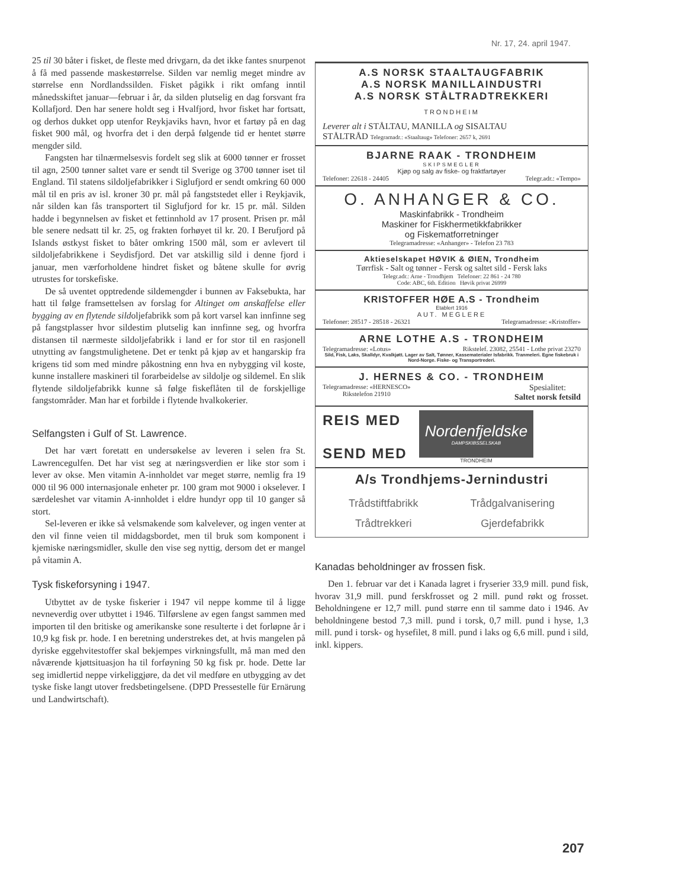Nr. 17, 24. april 1947.
25 til 30 båter i fisket, de fleste med drivgarn, da det ikke fantes snurpenot å få med passende maskestørrelse. Silden var nemlig meget mindre av størrelse enn Nordlandssilden. Fisket pågikk i rikt omfang inntil månedsskiftet januar—februar i år, da silden plutselig en dag forsvant fra Kollafjord. Den har senere holdt seg i Hvalfjord, hvor fisket har fortsatt, og derhos dukket opp utenfor Reykjaviks havn, hvor et fartøy på en dag fisket 900 mål, og hvorfra det i den derpå følgende tid er hentet større mengder sild.
Fangsten har tilnærmelsesvis fordelt seg slik at 6000 tønner er frosset til agn, 2500 tønner saltet vare er sendt til Sverige og 3700 tønner iset til England. Til statens sildoljefabrikker i Siglufjord er sendt omkring 60 000 mål til en pris av isl. kroner 30 pr. mål på fangststedet eller i Reykjavik, når silden kan fås transportert til Siglufjord for kr. 15 pr. mål. Silden hadde i begynnelsen av fisket et fettinnhold av 17 prosent. Prisen pr. mål ble senere nedsatt til kr. 25, og frakten forhøyet til kr. 20. I Berufjord på Islands østkyst fisket to båter omkring 1500 mål, som er avlevert til sildoljefabrikkene i Seydisfjord. Det var atskillig sild i denne fjord i januar, men værforholdene hindret fisket og båtene skulle for øvrig utrustes for torskefiske.
De så uventet opptredende sildemengder i bunnen av Faksebukta, har hatt til følge framsettelsen av forslag for Altinget om anskaffelse eller bygging av en flytende sildoljefabrikk som på kort varsel kan innfinne seg på fangstplasser hvor sildestim plutselig kan innfinne seg, og hvorfra distansen til nærmeste sildoljefabrikk i land er for stor til en rasjonell utnytting av fangstmulighetene. Det er tenkt på kjøp av et hangarskip fra krigens tid som med mindre påkostning enn hva en nybygging vil koste, kunne installere maskineri til forarbeidelse av sildolje og sildemel. En slik flytende sildoljefabrikk kunne så følge fiskeflåten til de forskjellige fangstområder. Man har et forbilde i flytende hvalkokerier.
Selfangsten i Gulf of St. Lawrence.
Det har vært foretatt en undersøkelse av leveren i selen fra St. Lawrencegulfen. Det har vist seg at næringsverdien er like stor som i lever av okse. Men vitamin A-innholdet var meget større, nemlig fra 19 000 til 96 000 internasjonale enheter pr. 100 gram mot 9000 i okselever. I særdeleshet var vitamin A-innholdet i eldre hundyr opp til 10 ganger så stort.
Sel-leveren er ikke så velsmakende som kalvelever, og ingen venter at den vil finne veien til middagsbordet, men til bruk som komponent i kjemiske næringsmidler, skulle den vise seg nyttig, dersom det er mangel på vitamin A.
Tysk fiskeforsyning i 1947.
Utbyttet av de tyske fiskerier i 1947 vil neppe komme til å ligge nevneverdig over utbyttet i 1946. Tilførslene av egen fangst sammen med importen til den britiske og amerikanske sone resulterte i det forløpne år i 10,9 kg fisk pr. hode. I en beretning understrekes det, at hvis mangelen på dyriske eggehvitestoffer skal bekjempes virkningsfullt, må man med den nåværende kjøttsituasjon ha til forføyning 50 kg fisk pr. hode. Dette lar seg imidlertid neppe virkeliggjøre, da det vil medføre en utbygging av det tyske fiske langt utover fredsbetingelsene. (DPD Pressestelle für Ernärung und Landwirtschaft).
A.S NORSK STAALTAUGFABRIK
A.S NORSK MANILLAINDUSTRI
A.S NORSK STÅLTRADTREKKERI
TRONDHEIM
Leverer alt i STÅLTAU, MANILLA og SISALTAU
STÅLTRÅD Telegramadr.: «Staaltaug» Telefoner: 2657 k, 2691
BJARNE RAAK - TRONDHEIM
SKIPSMEGLER
Kjøp og salg av fiske- og fraktfartøyer
Telefoner: 22618 - 24405 Telegr.adr.: «Tempo»
O. ANHANGER & CO.
Maskinfabrikk - Trondheim
Maskiner for Fiskhermetikkfabrikker
og Fiskematforretninger
Telegramadresse: «Anhanger» - Telefon 23 783
Aktieselskapet HØVIK & ØIEN, Trondheim
Tørrfisk - Salt og tønner - Fersk og saltet sild - Fersk laks
Telegr.adr.: Arne - Trondhjem Telefoner: 22 861 - 24 780
Code: ABC, 6th. Edition Høvik privat 26999
KRISTOFFER HØE A.S - Trondheim
Etablert 1916
AUT. MEGLERE
Telefoner: 28517 - 28518 - 26321 Telegramadresse: «Kristoffer»
ARNE LOTHE A.S - TRONDHEIM
Telegramadresse: «Lotus» Rikstelef. 23082, 25541 - Lothe privat 23270
Sild, Fisk, Laks, Skalldyr, Kvalkjøtt. Lager av Salt, Tønner, Kassematerialer Isfabrikk. Tranmeleri. Egne fiskebruk i Nord-Norge. Fiske- og Transportrederi.
J. HERNES & CO. - TRONDHEIM
Telegramadresse: «HERNESCO»
Rikstelefon 21910 Spesialitet:
Saltet norsk fetsild
REIS MED
SEND MED
Nordenfjeldske
DAMPSKIBSSELSKAB
TRONDHEIM
A/s Trondhjems-Jernindustri
Trådstiftfabrikk
Trådtrekkeri Trådgalvanisering
Gjerdefabrikk
Kanadas beholdninger av frossen fisk.
Den 1. februar var det i Kanada lagret i fryserier 33,9 mill. pund fisk, hvorav 31,9 mill. pund ferskfrosset og 2 mill. pund røkt og frosset. Beholdningene er 12,7 mill. pund større enn til samme dato i 1946. Av beholdningene bestod 7,3 mill. pund i torsk, 0,7 mill. pund i hyse, 1,3 mill. pund i torsk- og hysefilet, 8 mill. pund i laks og 6,6 mill. pund i sild, inkl. kippers.
207